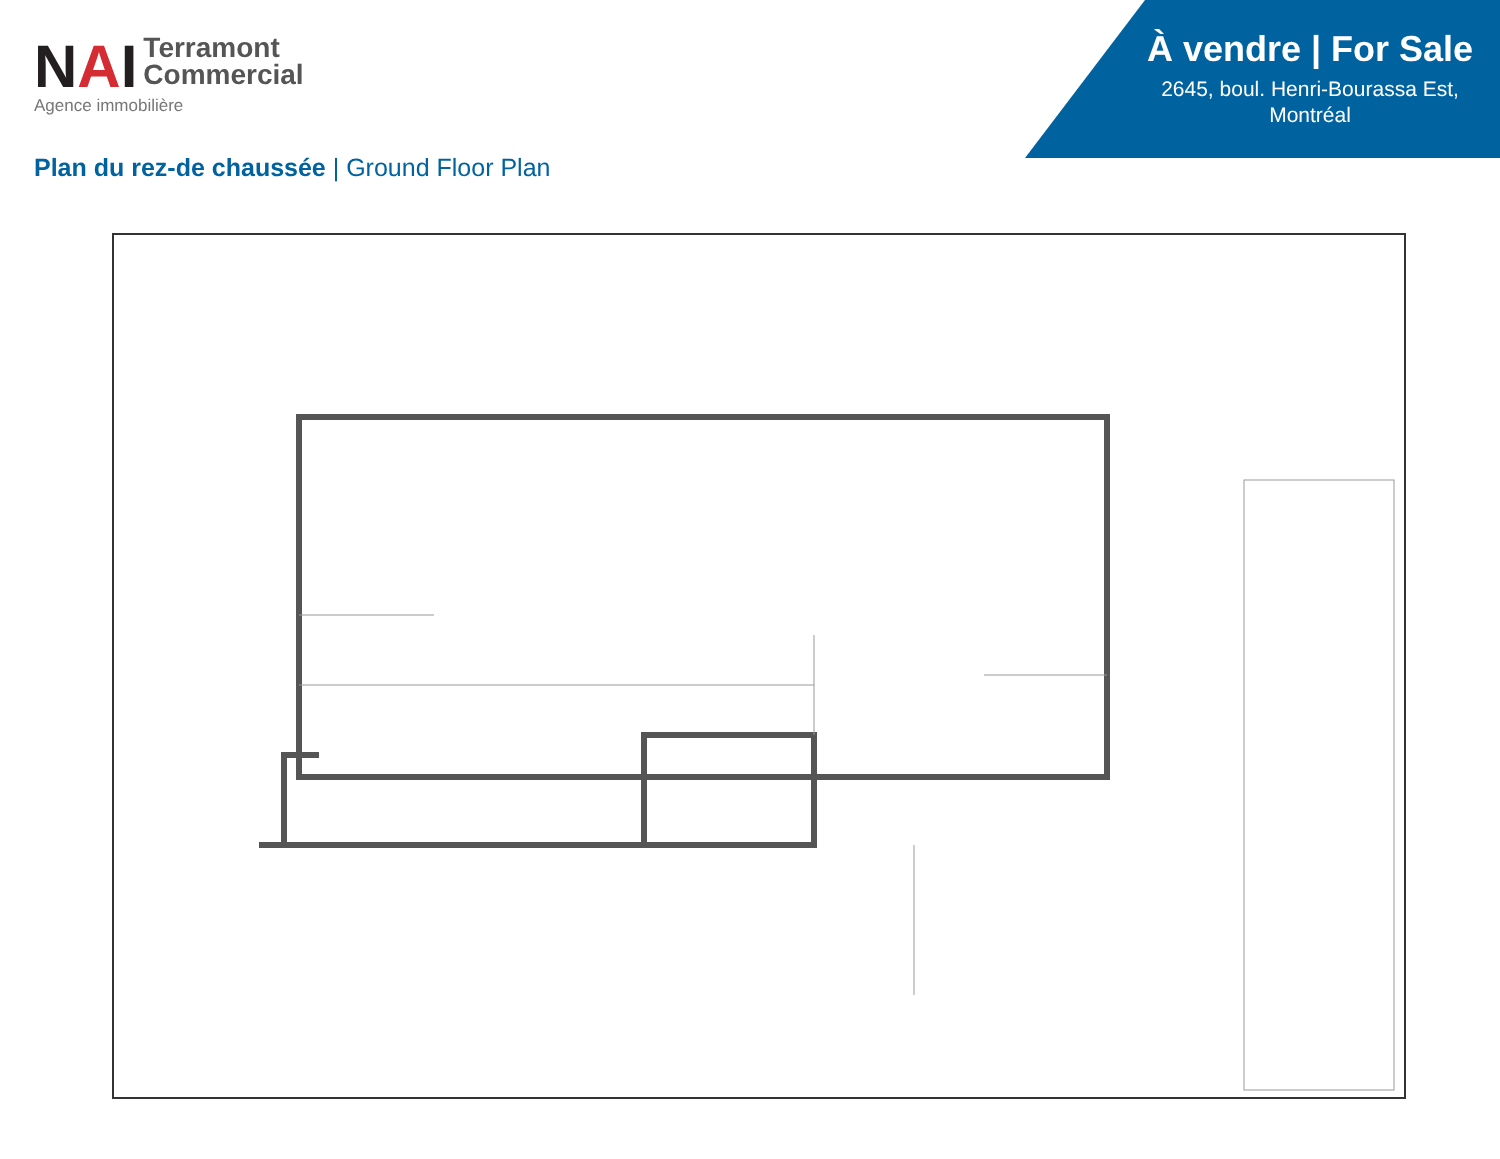NAI Terramont
Commercial
Agence immobilière
À vendre | For Sale
2645, boul. Henri-Bourassa Est, Montréal
Plan du rez-de chaussée | Ground Floor Plan